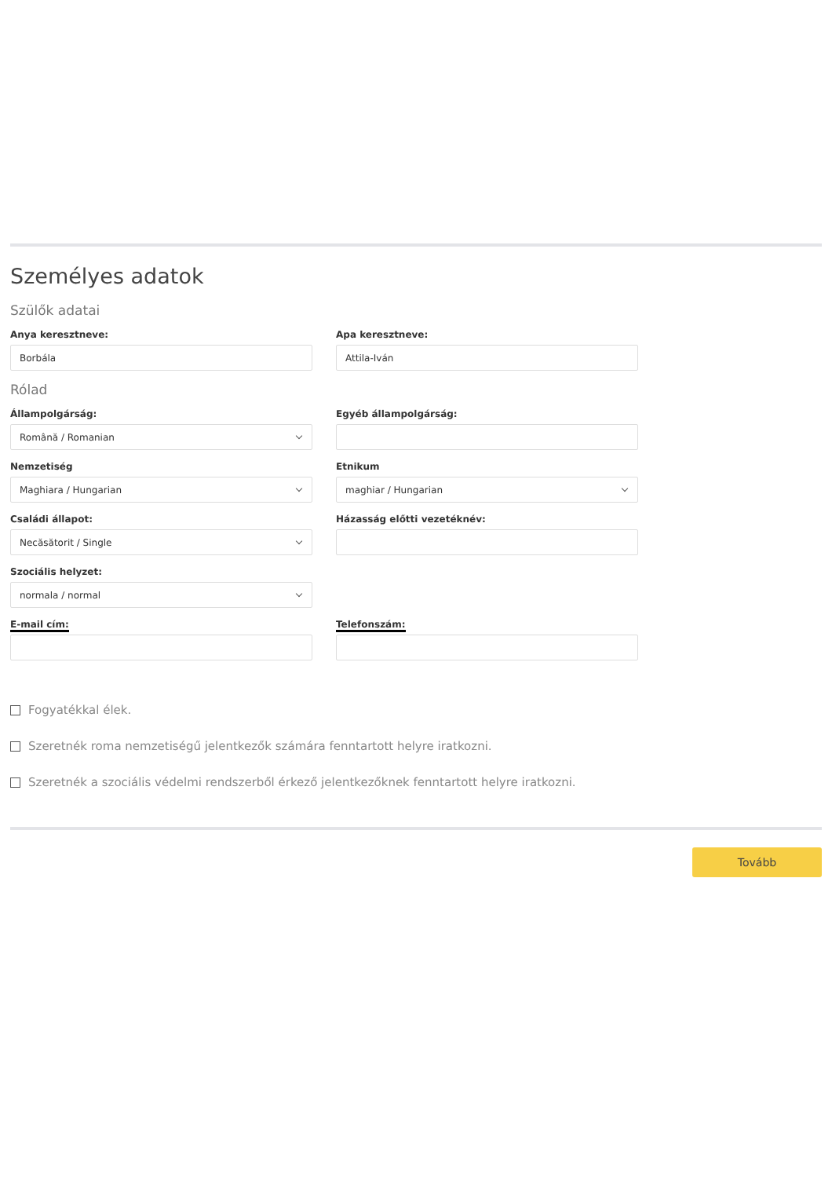Személyes adatok
Szülők adatai
Anya keresztneve:
Borbála
Apa keresztneve:
Attila-Iván
Rólad
Állampolgárság:
Română / Romanian
Egyéb állampolgárság:
Nemzetiség
Maghiara / Hungarian
Etnikum
maghiar / Hungarian
Családi állapot:
Necăsătorit / Single
Házasság előtti vezetéknév:
Szociális helyzet:
normala / normal
E-mail cím: Telefonszám:
Fogyatékkal élek.
Szeretnék roma nemzetiségű jelentkezők számára fenntartott helyre iratkozni.
Szeretnék a szociális védelmi rendszerből érkező jelentkezőknek fenntartott helyre iratkozni.
Tovább